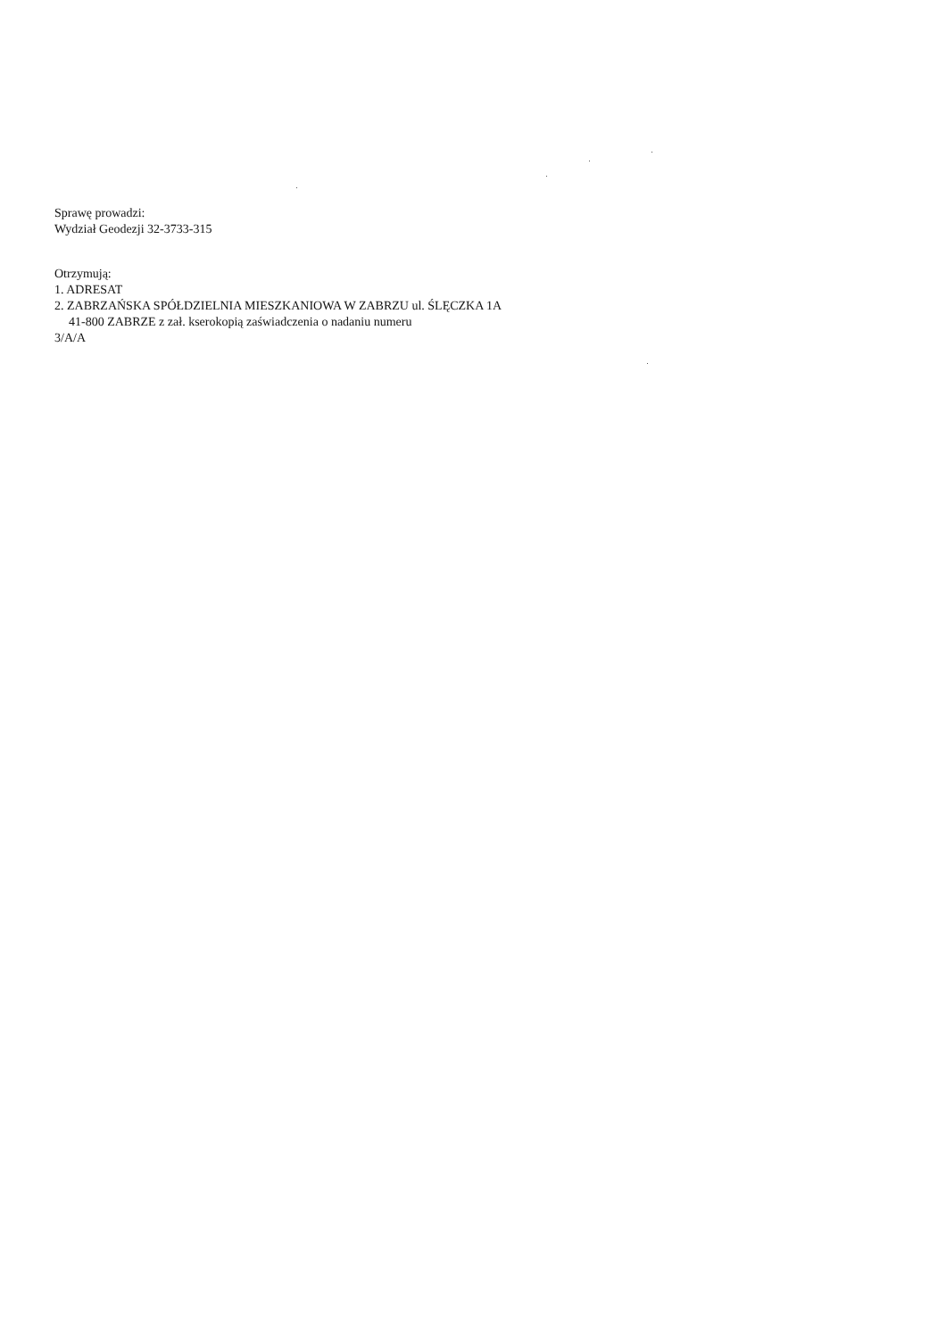Sprawę prowadzi:
Wydział Geodezji 32-3733-315
Otrzymują:
1. ADRESAT
2. ZABRZAŃSKA SPÓŁDZIELNIA MIESZKANIOWA W ZABRZU ul. ŚLĘCZKA 1A
41-800 ZABRZE z zał. kserokopią zaświadczenia o nadaniu numeru
3/A/A